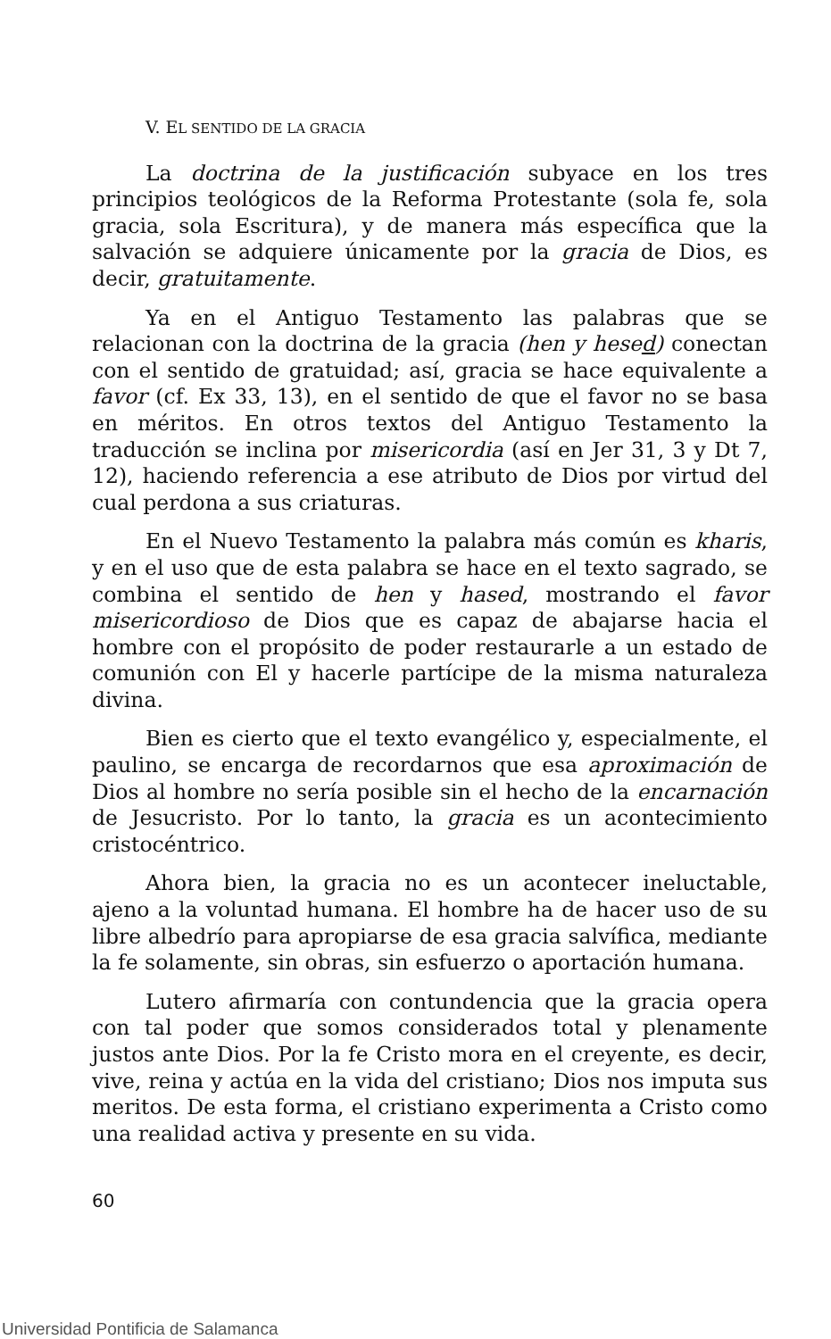V. EL SENTIDO DE LA GRACIA
La doctrina de la justificación subyace en los tres principios teológicos de la Reforma Protestante (sola fe, sola gracia, sola Escritura), y de manera más específica que la salvación se adquiere únicamente por la gracia de Dios, es decir, gratuitamente.
Ya en el Antiguo Testamento las palabras que se relacionan con la doctrina de la gracia (hen y hesed) conectan con el sentido de gratuidad; así, gracia se hace equivalente a favor (cf. Ex 33, 13), en el sentido de que el favor no se basa en méritos. En otros textos del Antiguo Testamento la traducción se inclina por misericordia (así en Jer 31, 3 y Dt 7, 12), haciendo referencia a ese atributo de Dios por virtud del cual perdona a sus criaturas.
En el Nuevo Testamento la palabra más común es kharis, y en el uso que de esta palabra se hace en el texto sagrado, se combina el sentido de hen y hased, mostrando el favor misericordioso de Dios que es capaz de abajarse hacia el hombre con el propósito de poder restaurarle a un estado de comunión con El y hacerle partícipe de la misma naturaleza divina.
Bien es cierto que el texto evangélico y, especialmente, el paulino, se encarga de recordarnos que esa aproximación de Dios al hombre no sería posible sin el hecho de la encarnación de Jesucristo. Por lo tanto, la gracia es un acontecimiento cristocéntrico.
Ahora bien, la gracia no es un acontecer ineluctable, ajeno a la voluntad humana. El hombre ha de hacer uso de su libre albedrío para apropiarse de esa gracia salvífica, mediante la fe solamente, sin obras, sin esfuerzo o aportación humana.
Lutero afirmaría con contundencia que la gracia opera con tal poder que somos considerados total y plenamente justos ante Dios. Por la fe Cristo mora en el creyente, es decir, vive, reina y actúa en la vida del cristiano; Dios nos imputa sus meritos. De esta forma, el cristiano experimenta a Cristo como una realidad activa y presente en su vida.
60
Universidad Pontificia de Salamanca